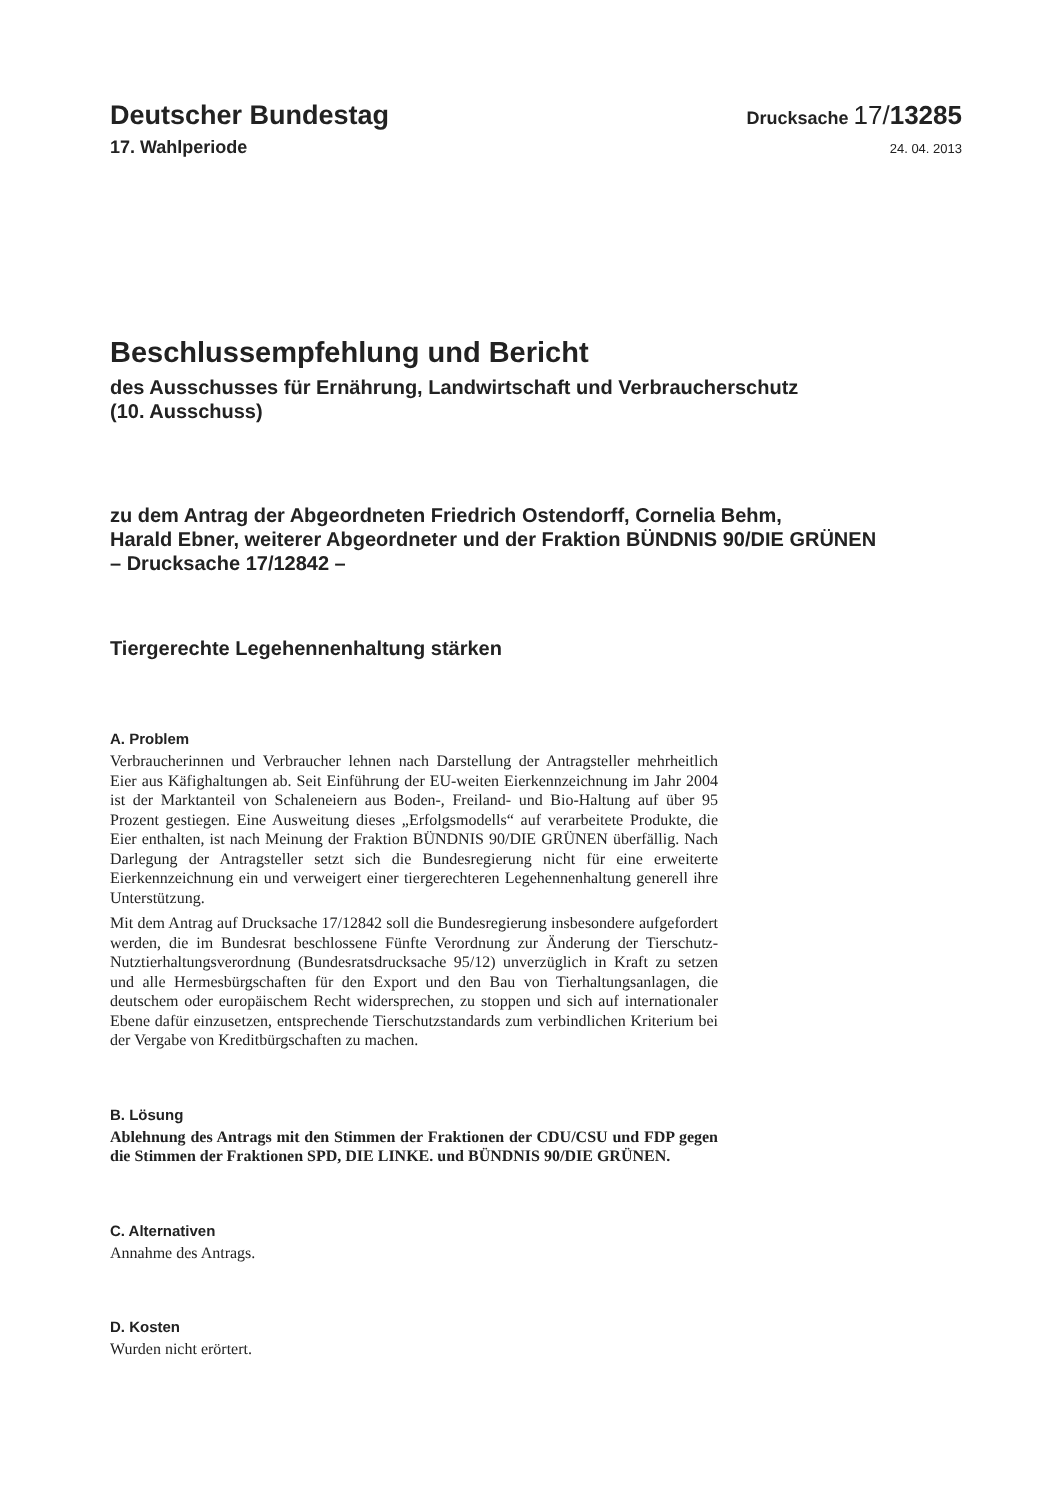Deutscher Bundestag
Drucksache 17/13285
17. Wahlperiode
24. 04. 2013
Beschlussempfehlung und Bericht
des Ausschusses für Ernährung, Landwirtschaft und Verbraucherschutz
(10. Ausschuss)
zu dem Antrag der Abgeordneten Friedrich Ostendorff, Cornelia Behm,
Harald Ebner, weiterer Abgeordneter und der Fraktion BÜNDNIS 90/DIE GRÜNEN
– Drucksache 17/12842 –
Tiergerechte Legehennenhaltung stärken
A. Problem
Verbraucherinnen und Verbraucher lehnen nach Darstellung der Antragsteller mehrheitlich Eier aus Käfighaltungen ab. Seit Einführung der EU-weiten Eier­kennzeichnung im Jahr 2004 ist der Marktanteil von Schaleneiern aus Boden-, Freiland- und Bio-Haltung auf über 95 Prozent gestiegen. Eine Ausweitung dieses „Erfolgsmodells“ auf verarbeitete Produkte, die Eier enthalten, ist nach Meinung der Fraktion BÜNDNIS 90/DIE GRÜNEN überfällig. Nach Darle­gung der Antragsteller setzt sich die Bundesregierung nicht für eine erweiterte Eierkennzeichnung ein und verweigert einer tiergerechteren Legehennenhal­tung generell ihre Unterstützung.
Mit dem Antrag auf Drucksache 17/12842 soll die Bundesregierung insbeson­dere aufgefordert werden, die im Bundesrat beschlossene Fünfte Verordnung zur Änderung der Tierschutz-Nutztierhaltungsverordnung (Bundesratsdrucksache 95/12) unverzüglich in Kraft zu setzen und alle Hermesbürgschaften für den Ex­port und den Bau von Tierhaltungsanlagen, die deutschem oder europäischem Recht widersprechen, zu stoppen und sich auf internationaler Ebene dafür ein­zusetzen, entsprechende Tierschutzstandards zum verbindlichen Kriterium bei der Vergabe von Kreditbürgschaften zu machen.
B. Lösung
Ablehnung des Antrags mit den Stimmen der Fraktionen der CDU/CSU und FDP gegen die Stimmen der Fraktionen SPD, DIE LINKE. und BÜNDNIS 90/DIE GRÜNEN.
C. Alternativen
Annahme des Antrags.
D. Kosten
Wurden nicht erörtert.